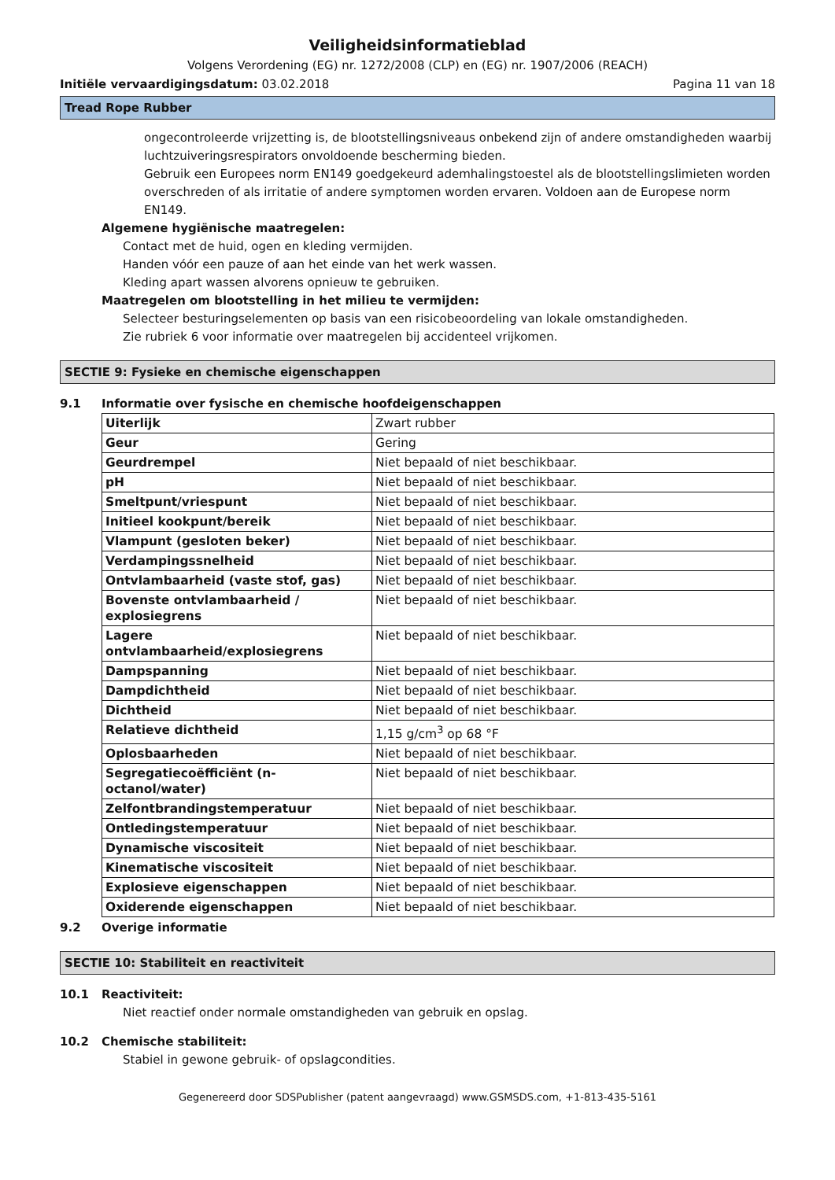Veiligheidsinformatieblad
Volgens Verordening (EG) nr. 1272/2008 (CLP) en (EG) nr. 1907/2006 (REACH)
Initiële vervaardigingsdatum: 03.02.2018 Pagina 11 van 18
Tread Rope Rubber
ongecontroleerde vrijzetting is, de blootstellingsniveaus onbekend zijn of andere omstandigheden waarbij luchtzuiveringsrespirators onvoldoende bescherming bieden.
Gebruik een Europees norm EN149 goedgekeurd ademhalingstoestel als de blootstellingslimieten worden overschreden of als irritatie of andere symptomen worden ervaren. Voldoen aan de Europese norm EN149.
Algemene hygiënische maatregelen:
Contact met de huid, ogen en kleding vermijden.
Handen vóór een pauze of aan het einde van het werk wassen.
Kleding apart wassen alvorens opnieuw te gebruiken.
Maatregelen om blootstelling in het milieu te vermijden:
Selecteer besturingselementen op basis van een risicobeoordeling van lokale omstandigheden.
Zie rubriek 6 voor informatie over maatregelen bij accidenteel vrijkomen.
SECTIE 9: Fysieke en chemische eigenschappen
9.1 Informatie over fysische en chemische hoofdeigenschappen
| Uiterlijk | Zwart rubber |
| Geur | Gering |
| Geurdrempel | Niet bepaald of niet beschikbaar. |
| pH | Niet bepaald of niet beschikbaar. |
| Smeltpunt/vriespunt | Niet bepaald of niet beschikbaar. |
| Initieel kookpunt/bereik | Niet bepaald of niet beschikbaar. |
| Vlampunt (gesloten beker) | Niet bepaald of niet beschikbaar. |
| Verdampingssnelheid | Niet bepaald of niet beschikbaar. |
| Ontvlambaarheid (vaste stof, gas) | Niet bepaald of niet beschikbaar. |
| Bovenste ontvlambaarheid / explosiegrens | Niet bepaald of niet beschikbaar. |
| Lagere ontvlambaarheid/explosiegrens | Niet bepaald of niet beschikbaar. |
| Dampspanning | Niet bepaald of niet beschikbaar. |
| Dampdichtheid | Niet bepaald of niet beschikbaar. |
| Dichtheid | Niet bepaald of niet beschikbaar. |
| Relatieve dichtheid | 1,15 g/cm<sup>3</sup> op 68 °F |
| Oplosbaarheden | Niet bepaald of niet beschikbaar. |
| Segregatiecoëfficiënt (n-octanol/water) | Niet bepaald of niet beschikbaar. |
| Zelfontbrandingstemperatuur | Niet bepaald of niet beschikbaar. |
| Ontledingstemperatuur | Niet bepaald of niet beschikbaar. |
| Dynamische viscositeit | Niet bepaald of niet beschikbaar. |
| Kinematische viscositeit | Niet bepaald of niet beschikbaar. |
| Explosieve eigenschappen | Niet bepaald of niet beschikbaar. |
| Oxiderende eigenschappen | Niet bepaald of niet beschikbaar. |
9.2 Overige informatie
SECTIE 10: Stabiliteit en reactiviteit
10.1 Reactiviteit:
Niet reactief onder normale omstandigheden van gebruik en opslag.
10.2 Chemische stabiliteit:
Stabiel in gewone gebruik- of opslagcondities.
Gegenereerd door SDSPublisher (patent aangevraagd) www.GSMSDS.com, +1-813-435-5161